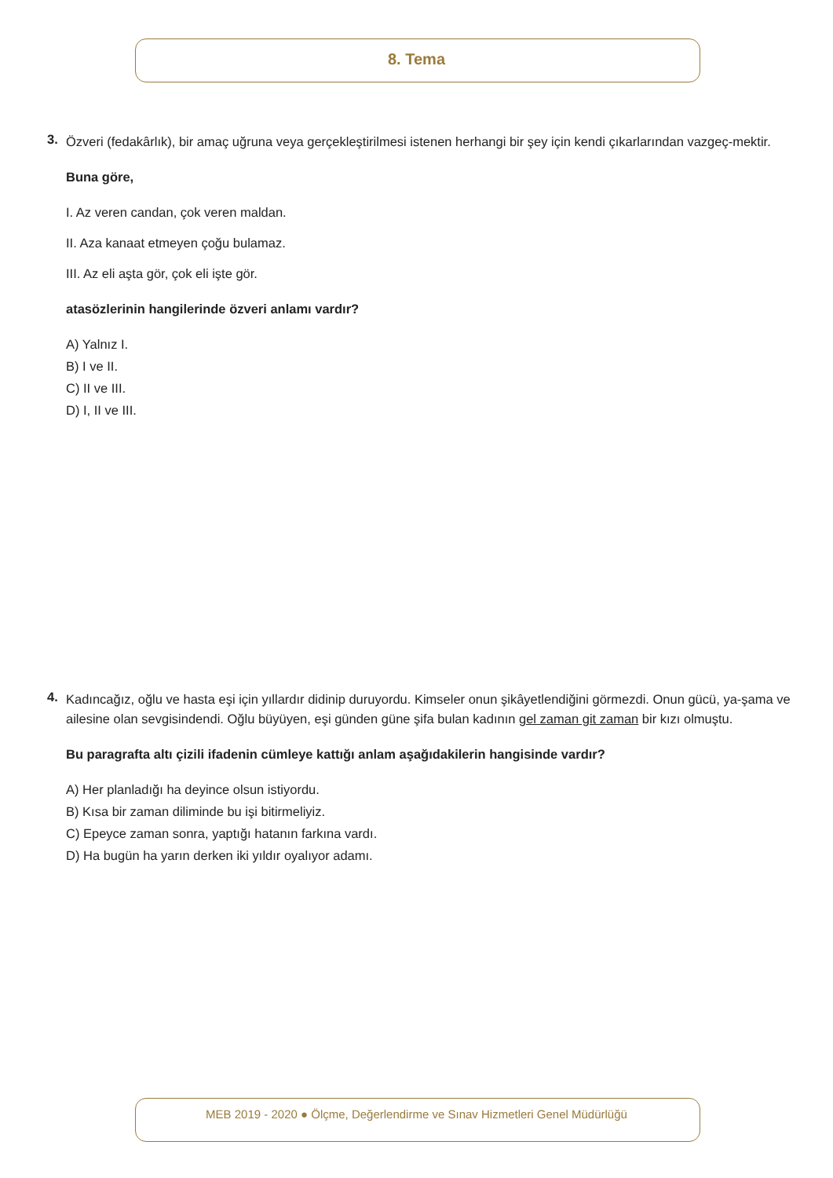8. Tema
3.
Özveri (fedakârlık), bir amaç uğruna veya gerçekleştirilmesi istenen herhangi bir şey için kendi çıkarlarından vazgeç-mektir.
Buna göre,
I. Az veren candan, çok veren maldan.
II. Aza kanaat etmeyen çoğu bulamaz.
III. Az eli aşta gör, çok eli işte gör.
atasözlerinin hangilerinde özveri anlamı vardır?
A) Yalnız I.
B) I ve II.
C) II ve III.
D) I, II ve III.
4.
Kadıncağız, oğlu ve hasta eşi için yıllardır didinip duruyordu. Kimseler onun şikâyetlendiğini görmezdi. Onun gücü, ya-şama ve ailesine olan sevgisindendi. Oğlu büyüyen, eşi günden güne şifa bulan kadının gel zaman git zaman bir kızı olmuştu.
Bu paragrafta altı çizili ifadenin cümleye kattığı anlam aşağıdakilerin hangisinde vardır?
A) Her planladığı ha deyince olsun istiyordu.
B) Kısa bir zaman diliminde bu işi bitirmeliyiz.
C) Epeyce zaman sonra, yaptığı hatanın farkına vardı.
D) Ha bugün ha yarın derken iki yıldır oyalıyor adamı.
MEB 2019 - 2020 ● Ölçme, Değerlendirme ve Sınav Hizmetleri Genel Müdürlüğü